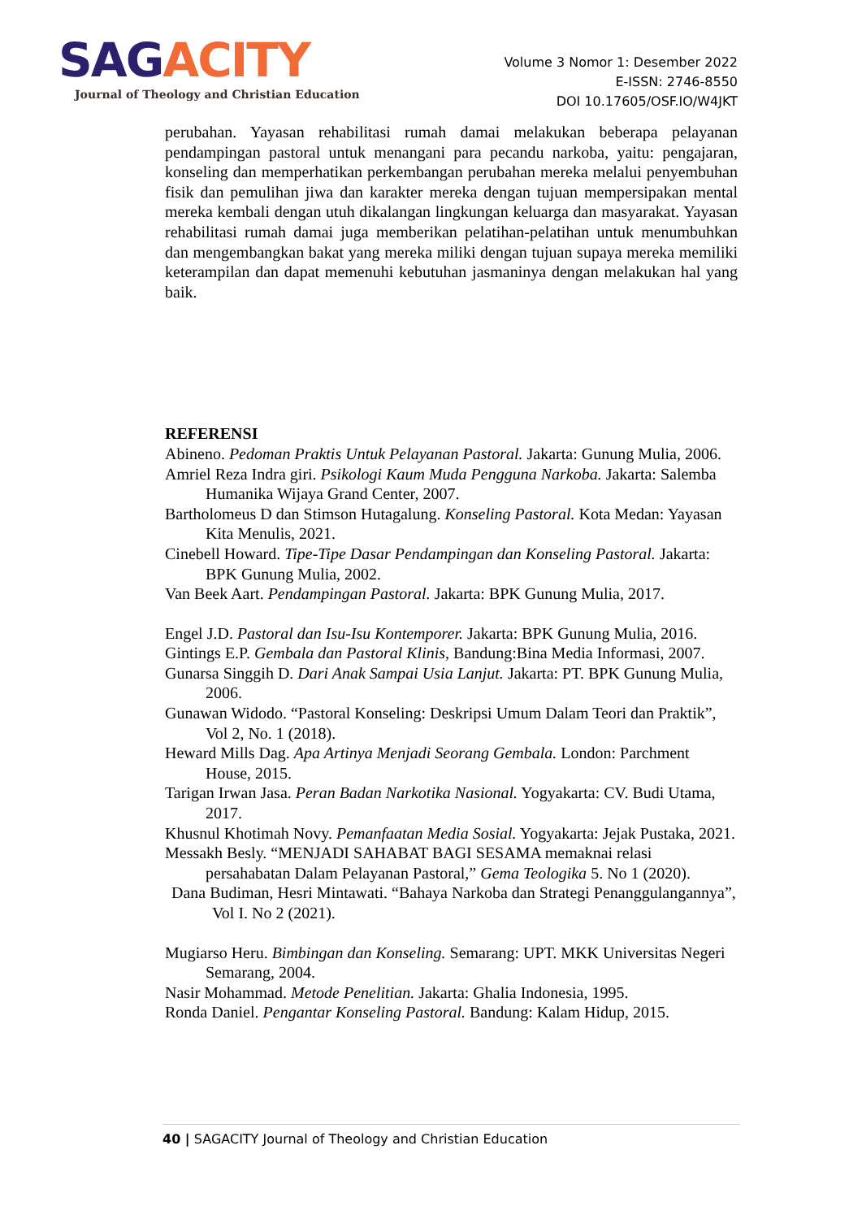SAGACITY
Journal of Theology and Christian Education
Volume 3 Nomor 1: Desember 2022
E-ISSN: 2746-8550
DOI 10.17605/OSF.IO/W4JKT
perubahan. Yayasan rehabilitasi rumah damai melakukan beberapa pelayanan pendampingan pastoral untuk menangani para pecandu narkoba, yaitu: pengajaran, konseling dan memperhatikan perkembangan perubahan mereka melalui penyembuhan fisik dan pemulihan jiwa dan karakter mereka dengan tujuan mempersipakan mental mereka kembali dengan utuh dikalangan lingkungan keluarga dan masyarakat. Yayasan rehabilitasi rumah damai juga memberikan pelatihan-pelatihan untuk menumbuhkan dan mengembangkan bakat yang mereka miliki dengan tujuan supaya mereka memiliki keterampilan dan dapat memenuhi kebutuhan jasmaninya dengan melakukan hal yang baik.
REFERENSI
Abineno. Pedoman Praktis Untuk Pelayanan Pastoral. Jakarta: Gunung Mulia, 2006.
Amriel Reza Indra giri. Psikologi Kaum Muda Pengguna Narkoba. Jakarta: Salemba Humanika Wijaya Grand Center, 2007.
Bartholomeus D dan Stimson Hutagalung. Konseling Pastoral. Kota Medan: Yayasan Kita Menulis, 2021.
Cinebell Howard. Tipe-Tipe Dasar Pendampingan dan Konseling Pastoral. Jakarta: BPK Gunung Mulia, 2002.
Van Beek Aart. Pendampingan Pastoral. Jakarta: BPK Gunung Mulia, 2017.
Engel J.D. Pastoral dan Isu-Isu Kontemporer. Jakarta: BPK Gunung Mulia, 2016.
Gintings E.P. Gembala dan Pastoral Klinis, Bandung:Bina Media Informasi, 2007.
Gunarsa Singgih D. Dari Anak Sampai Usia Lanjut. Jakarta: PT. BPK Gunung Mulia, 2006.
Gunawan Widodo. “Pastoral Konseling: Deskripsi Umum Dalam Teori dan Praktik”, Vol 2, No. 1 (2018).
Heward Mills Dag. Apa Artinya Menjadi Seorang Gembala. London: Parchment House, 2015.
Tarigan Irwan Jasa. Peran Badan Narkotika Nasional. Yogyakarta: CV. Budi Utama, 2017.
Khusnul Khotimah Novy. Pemanfaatan Media Sosial. Yogyakarta: Jejak Pustaka, 2021.
Messakh Besly. “MENJADI SAHABAT BAGI SESAMA memaknai relasi persahabatan Dalam Pelayanan Pastoral,” Gema Teologika 5. No 1 (2020).
Dana Budiman, Hesri Mintawati. “Bahaya Narkoba dan Strategi Penanggulangannya”, Vol I. No 2 (2021).
Mugiarso Heru. Bimbingan dan Konseling. Semarang: UPT. MKK Universitas Negeri Semarang, 2004.
Nasir Mohammad. Metode Penelitian. Jakarta: Ghalia Indonesia, 1995.
Ronda Daniel. Pengantar Konseling Pastoral. Bandung: Kalam Hidup, 2015.
40 | SAGACITY Journal of Theology and Christian Education